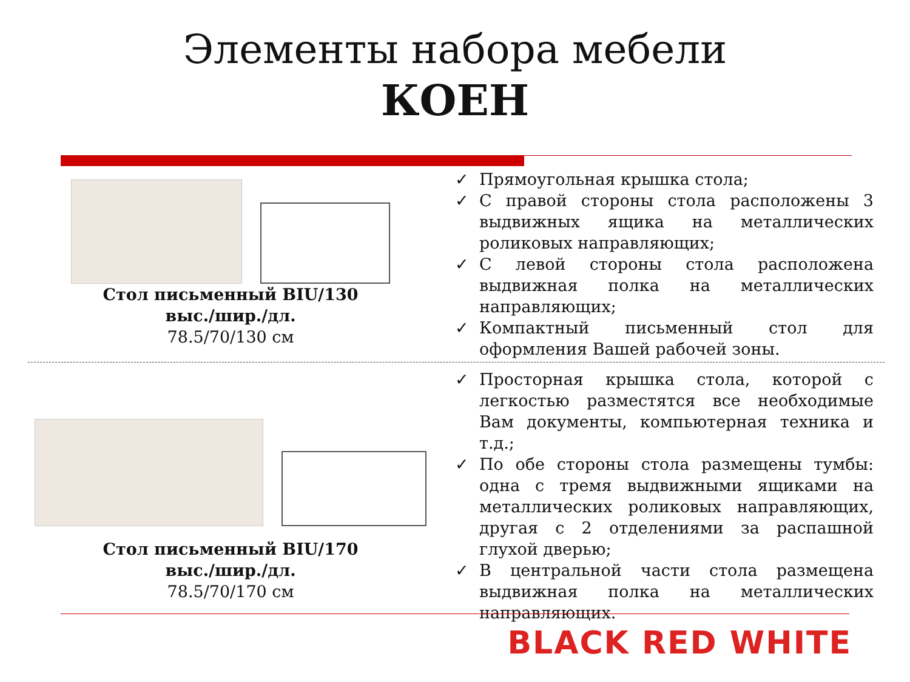Элементы набора мебели
КОЕН
Стол письменный BIU/130
выс./шир./дл.
78.5/70/130 см
✓ Прямоугольная крышка стола;
✓ С правой стороны стола расположены 3 выдвижных ящика на металлических роликовых направляющих;
✓ С левой стороны стола расположена выдвижная полка на металлических направляющих;
✓ Компактный письменный стол для оформления Вашей рабочей зоны.
Стол письменный BIU/170
выс./шир./дл.
78.5/70/170 см
✓ Просторная крышка стола, которой с легкостью разместятся все необходимые Вам документы, компьютерная техника и т.д.;
✓ По обе стороны стола размещены тумбы: одна с тремя выдвижными ящиками на металлических роликовых направляющих, другая с 2 отделениями за распашной глухой дверью;
✓ В центральной части стола размещена выдвижная полка на металлических направляющих.
BLACK RED WHITE